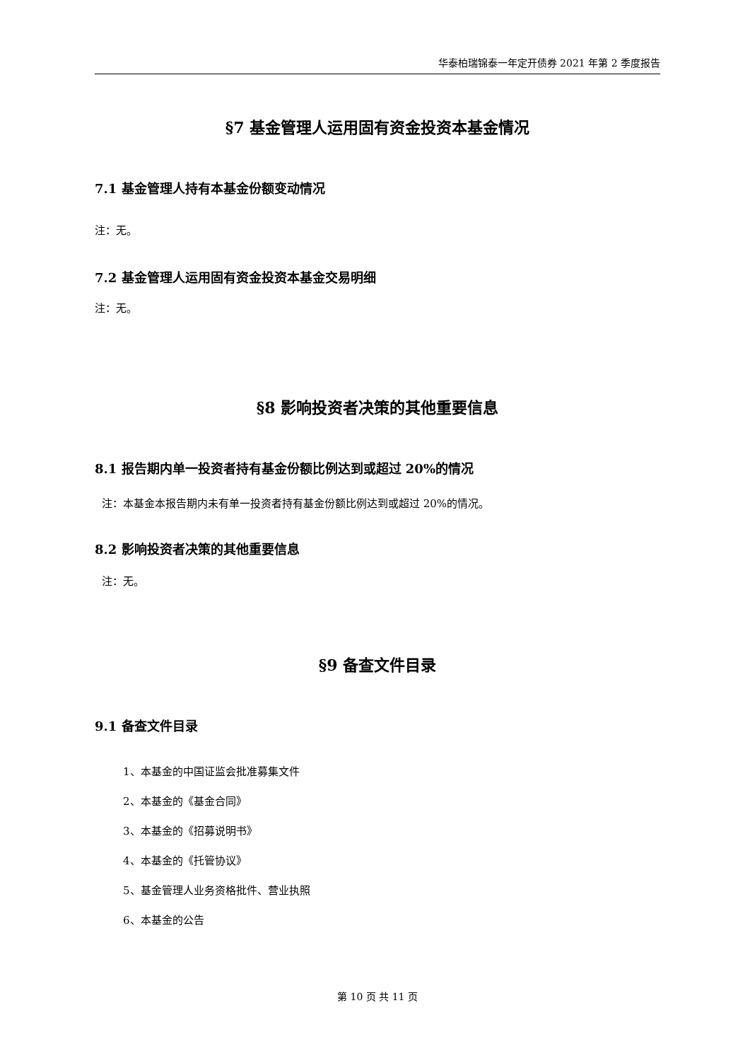华泰柏瑞锦泰一年定开债券 2021 年第 2 季度报告
§7 基金管理人运用固有资金投资本基金情况
7.1 基金管理人持有本基金份额变动情况
注：无。
7.2 基金管理人运用固有资金投资本基金交易明细
注：无。
§8 影响投资者决策的其他重要信息
8.1 报告期内单一投资者持有基金份额比例达到或超过 20%的情况
注：本基金本报告期内未有单一投资者持有基金份额比例达到或超过 20%的情况。
8.2 影响投资者决策的其他重要信息
注：无。
§9 备查文件目录
9.1 备查文件目录
1、本基金的中国证监会批准募集文件
2、本基金的《基金合同》
3、本基金的《招募说明书》
4、本基金的《托管协议》
5、基金管理人业务资格批件、营业执照
6、本基金的公告
第 10 页 共 11 页